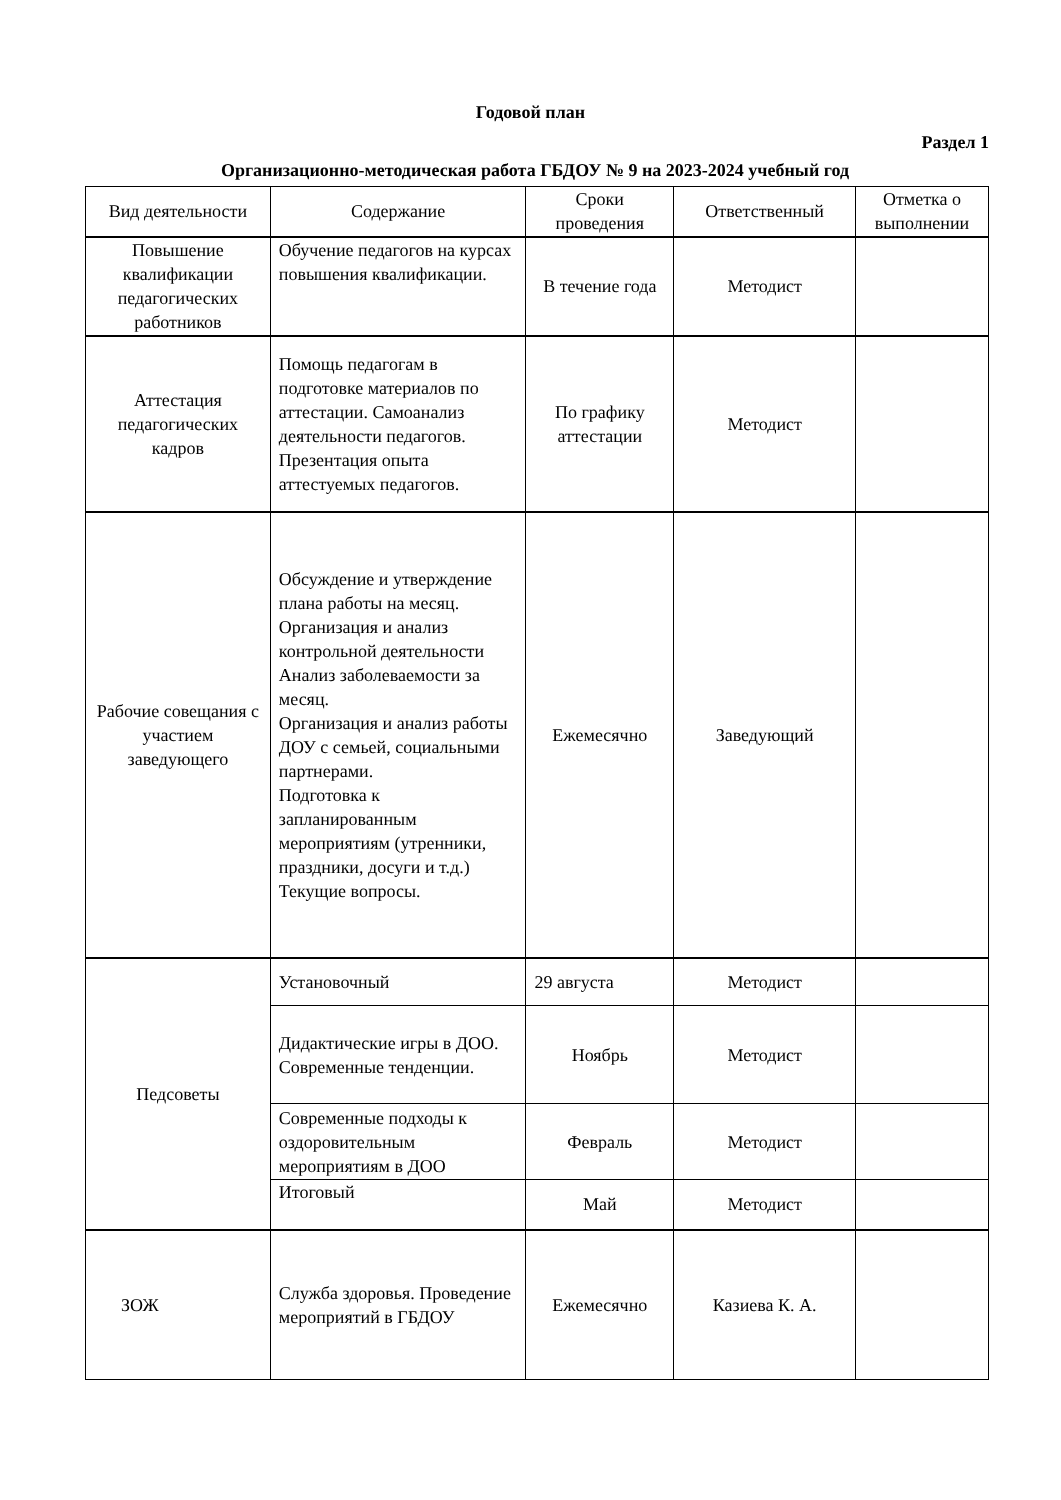Годовой план
Раздел 1
Организационно-методическая работа ГБДОУ № 9 на 2023-2024 учебный год
| Вид деятельности | Содержание | Сроки проведения | Ответственный | Отметка о выполнении |
| --- | --- | --- | --- | --- |
| Повышение квалификации педагогических работников | Обучение педагогов на курсах повышения квалификации. | В течение года | Методист | |
| Аттестация педагогических кадров | Помощь педагогам в подготовке материалов по аттестации. Самоанализ деятельности педагогов. Презентация опыта аттестуемых педагогов. | По графику аттестации | Методист | |
| Рабочие совещания с участием заведующего | Обсуждение и утверждение плана работы на месяц. Организация и анализ контрольной деятельности Анализ заболеваемости за месяц. Организация и анализ работы ДОУ с семьей, социальными партнерами. Подготовка к запланированным мероприятиям (утренники, праздники, досуги и т.д.) Текущие вопросы. | Ежемесячно | Заведующий | |
| Педсоветы | Установочный | 29 августа | Методист | |
| | Дидактические игры в ДОО. Современные тенденции. | Ноябрь | Методист | |
| | Современные подходы к оздоровительным мероприятиям в ДОО | Февраль | Методист | |
| | Итоговый | Май | Методист | |
| ЗОЖ | Служба здоровья. Проведение мероприятий в ГБДОУ | Ежемесячно | Казиева К. А. | |